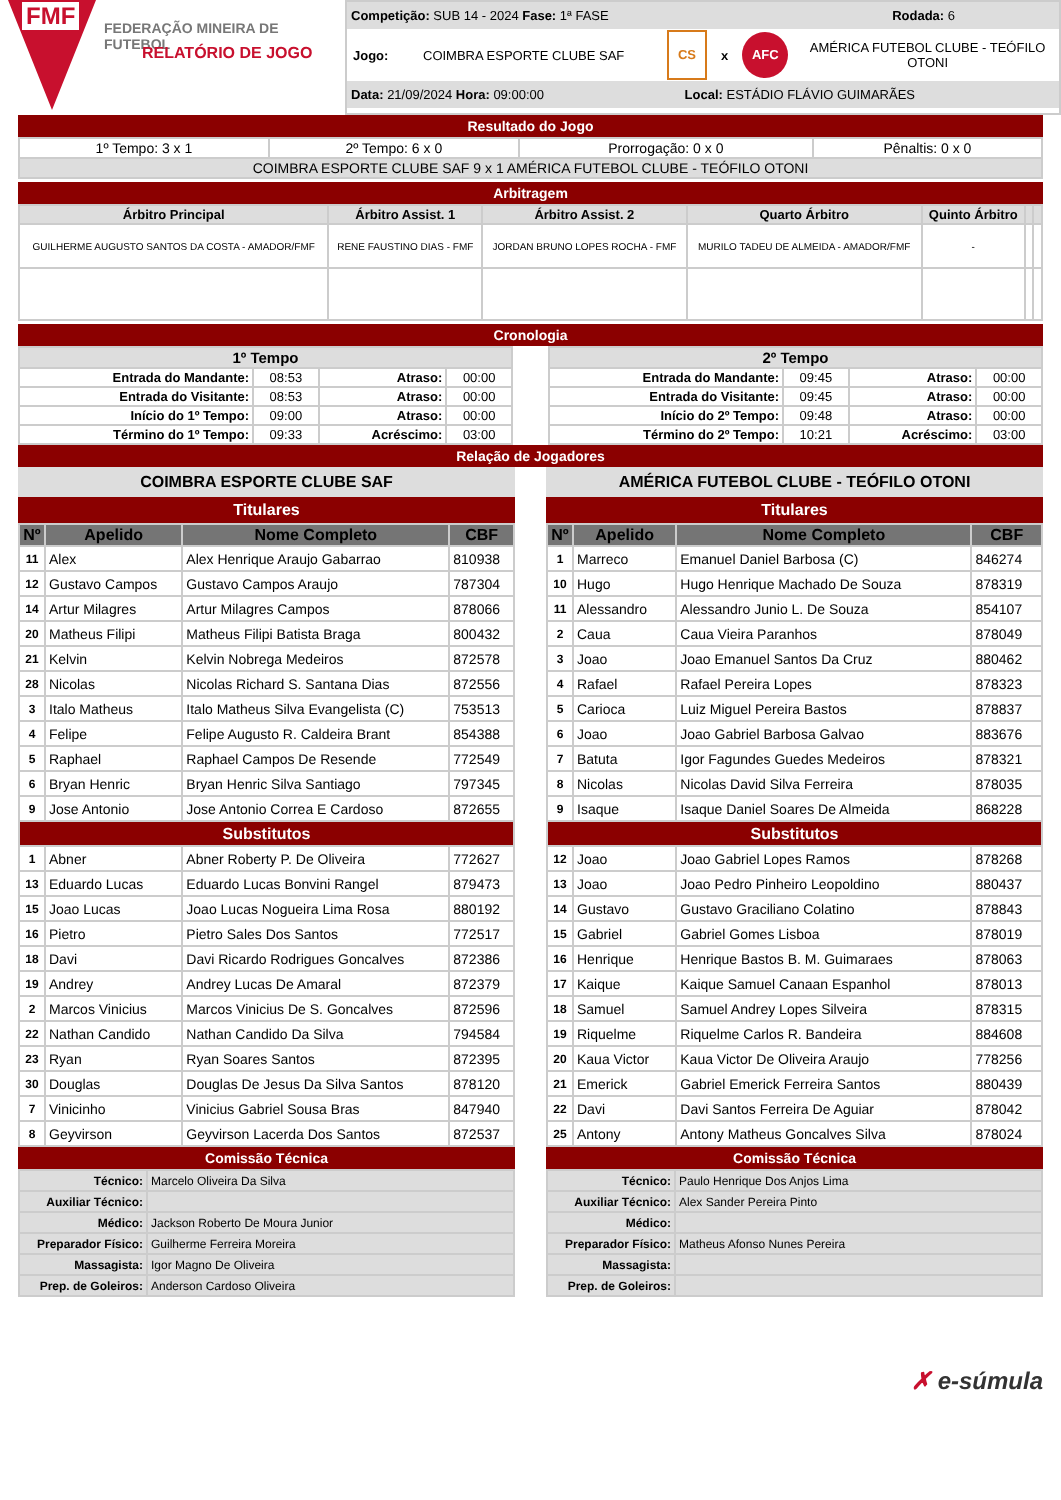FMF FEDERAÇÃO MINEIRA DE FUTEBOL
RELATÓRIO DE JOGO
Competição: SUB 14 - 2024 Fase: 1ª FASE Rodada: 6
Jogo: COIMBRA ESPORTE CLUBE SAF CS x AFC AMÉRICA FUTEBOL CLUBE - TEÓFILO OTONI
Data: 21/09/2024 Hora: 09:00:00 Local: ESTÁDIO FLÁVIO GUIMARÃES
Resultado do Jogo
| 1º Tempo: 3 x 1 | 2º Tempo: 6 x 0 | Prorrogação: 0 x 0 | Pênaltis: 0 x 0 |
| COIMBRA ESPORTE CLUBE SAF 9 x 1 AMÉRICA FUTEBOL CLUBE - TEÓFILO OTONI | | | |
Arbitragem
| Árbitro Principal | Árbitro Assist. 1 | Árbitro Assist. 2 | Quarto Árbitro | Quinto Árbitro | | |
| --- | --- | --- | --- | --- | --- | --- |
| GUILHERME AUGUSTO SANTOS DA COSTA - AMADOR/FMF | RENE FAUSTINO DIAS - FMF | JORDAN BRUNO LOPES ROCHA - FMF | MURILO TADEU DE ALMEIDA - AMADOR/FMF | - | | |
Cronologia
| 1º Tempo | | | |
| --- | --- | --- | --- |
| Entrada do Mandante: | 08:53 | Atraso: | 00:00 |
| Entrada do Visitante: | 08:53 | Atraso: | 00:00 |
| Início do 1º Tempo: | 09:00 | Atraso: | 00:00 |
| Término do 1º Tempo: | 09:33 | Acréscimo: | 03:00 |
| 2º Tempo | | | |
| --- | --- | --- | --- |
| Entrada do Mandante: | 09:45 | Atraso: | 00:00 |
| Entrada do Visitante: | 09:45 | Atraso: | 00:00 |
| Início do 2º Tempo: | 09:48 | Atraso: | 00:00 |
| Término do 2º Tempo: | 10:21 | Acréscimo: | 03:00 |
Relação de Jogadores
COIMBRA ESPORTE CLUBE SAF
Titulares
| Nº | Apelido | Nome Completo | CBF |
| --- | --- | --- | --- |
| 11 | Alex | Alex Henrique Araujo Gabarrao | 810938 |
| 12 | Gustavo Campos | Gustavo Campos Araujo | 787304 |
| 14 | Artur Milagres | Artur Milagres Campos | 878066 |
| 20 | Matheus Filipi | Matheus Filipi Batista Braga | 800432 |
| 21 | Kelvin | Kelvin Nobrega Medeiros | 872578 |
| 28 | Nicolas | Nicolas Richard S. Santana Dias | 872556 |
| 3 | Italo Matheus | Italo Matheus Silva Evangelista (C) | 753513 |
| 4 | Felipe | Felipe Augusto R. Caldeira Brant | 854388 |
| 5 | Raphael | Raphael Campos De Resende | 772549 |
| 6 | Bryan Henric | Bryan Henric Silva Santiago | 797345 |
| 9 | Jose Antonio | Jose Antonio Correa E Cardoso | 872655 |
| Substitutos | | | |
| 1 | Abner | Abner Roberty P. De Oliveira | 772627 |
| 13 | Eduardo Lucas | Eduardo Lucas Bonvini Rangel | 879473 |
| 15 | Joao Lucas | Joao Lucas Nogueira Lima Rosa | 880192 |
| 16 | Pietro | Pietro Sales Dos Santos | 772517 |
| 18 | Davi | Davi Ricardo Rodrigues Goncalves | 872386 |
| 19 | Andrey | Andrey Lucas De Amaral | 872379 |
| 2 | Marcos Vinicius | Marcos Vinicius De S. Goncalves | 872596 |
| 22 | Nathan Candido | Nathan Candido Da Silva | 794584 |
| 23 | Ryan | Ryan Soares Santos | 872395 |
| 30 | Douglas | Douglas De Jesus Da Silva Santos | 878120 |
| 7 | Vinicinho | Vinicius Gabriel Sousa Bras | 847940 |
| 8 | Geyvirson | Geyvirson Lacerda Dos Santos | 872537 |
Comissão Técnica
| Técnico: | Marcelo Oliveira Da Silva |
| Auxiliar Técnico: | |
| Médico: | Jackson Roberto De Moura Junior |
| Preparador Físico: | Guilherme Ferreira Moreira |
| Massagista: | Igor Magno De Oliveira |
| Prep. de Goleiros: | Anderson Cardoso Oliveira |
AMÉRICA FUTEBOL CLUBE - TEÓFILO OTONI
Titulares
| Nº | Apelido | Nome Completo | CBF |
| --- | --- | --- | --- |
| 1 | Marreco | Emanuel Daniel Barbosa (C) | 846274 |
| 10 | Hugo | Hugo Henrique Machado De Souza | 878319 |
| 11 | Alessandro | Alessandro Junio L. De Souza | 854107 |
| 2 | Caua | Caua Vieira Paranhos | 878049 |
| 3 | Joao | Joao Emanuel Santos Da Cruz | 880462 |
| 4 | Rafael | Rafael Pereira Lopes | 878323 |
| 5 | Carioca | Luiz Miguel Pereira Bastos | 878837 |
| 6 | Joao | Joao Gabriel Barbosa Galvao | 883676 |
| 7 | Batuta | Igor Fagundes Guedes Medeiros | 878321 |
| 8 | Nicolas | Nicolas David Silva Ferreira | 878035 |
| 9 | Isaque | Isaque Daniel Soares De Almeida | 868228 |
| Substitutos | | | |
| 12 | Joao | Joao Gabriel Lopes Ramos | 878268 |
| 13 | Joao | Joao Pedro Pinheiro Leopoldino | 880437 |
| 14 | Gustavo | Gustavo Graciliano Colatino | 878843 |
| 15 | Gabriel | Gabriel Gomes Lisboa | 878019 |
| 16 | Henrique | Henrique Bastos B. M. Guimaraes | 878063 |
| 17 | Kaique | Kaique Samuel Canaan Espanhol | 878013 |
| 18 | Samuel | Samuel Andrey Lopes Silveira | 878315 |
| 19 | Riquelme | Riquelme Carlos R. Bandeira | 884608 |
| 20 | Kaua Victor | Kaua Victor De Oliveira Araujo | 778256 |
| 21 | Emerick | Gabriel Emerick Ferreira Santos | 880439 |
| 22 | Davi | Davi Santos Ferreira De Aguiar | 878042 |
| 25 | Antony | Antony Matheus Goncalves Silva | 878024 |
Comissão Técnica
| Técnico: | Paulo Henrique Dos Anjos Lima |
| Auxiliar Técnico: | Alex Sander Pereira Pinto |
| Médico: | |
| Preparador Físico: | Matheus Afonso Nunes Pereira |
| Massagista: | |
| Prep. de Goleiros: | |
✗ e-súmula